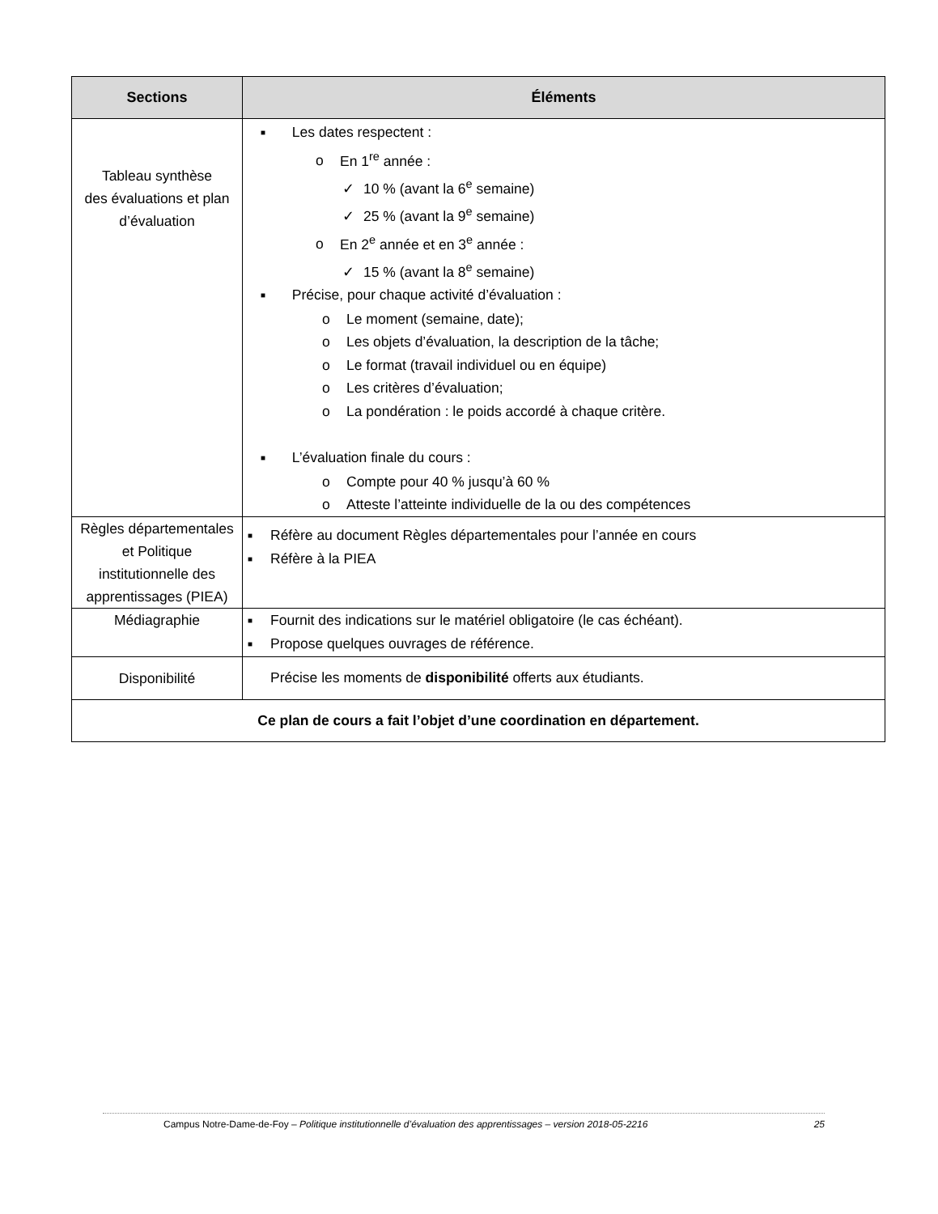| Sections | Éléments |
| --- | --- |
| Tableau synthèse des évaluations et plan d’évaluation | ■ Les dates respectent : o En 1<sup>re</sup> année : ✓ 10 % (avant la 6<sup>e</sup> semaine) ✓ 25 % (avant la 9<sup>e</sup> semaine) o En 2<sup>e</sup> année et en 3<sup>e</sup> année : ✓ 15 % (avant la 8<sup>e</sup> semaine) ■ Précise, pour chaque activité d’évaluation : o Le moment (semaine, date); o Les objets d’évaluation, la description de la tâche; o Le format (travail individuel ou en équipe) o Les critères d’évaluation; o La pondération : le poids accordé à chaque critère. ■ L’évaluation finale du cours : o Compte pour 40 % jusqu’à 60 % o Atteste l’atteinte individuelle de la ou des compétences |
| Règles départementales et Politique institutionnelle des apprentissages (PIEA) | ■ Réfère au document Règles départementales pour l’année en cours ■ Réfère à la PIEA |
| Médiagraphie | ■ Fournit des indications sur le matériel obligatoire (le cas échéant). ■ Propose quelques ouvrages de référence. |
| Disponibilité | Précise les moments de disponibilité offerts aux étudiants. |
| Ce plan de cours a fait l’objet d’une coordination en département. | |
Campus Notre-Dame-de-Foy – Politique institutionnelle d’évaluation des apprentissages – version 2018-05-2216 25